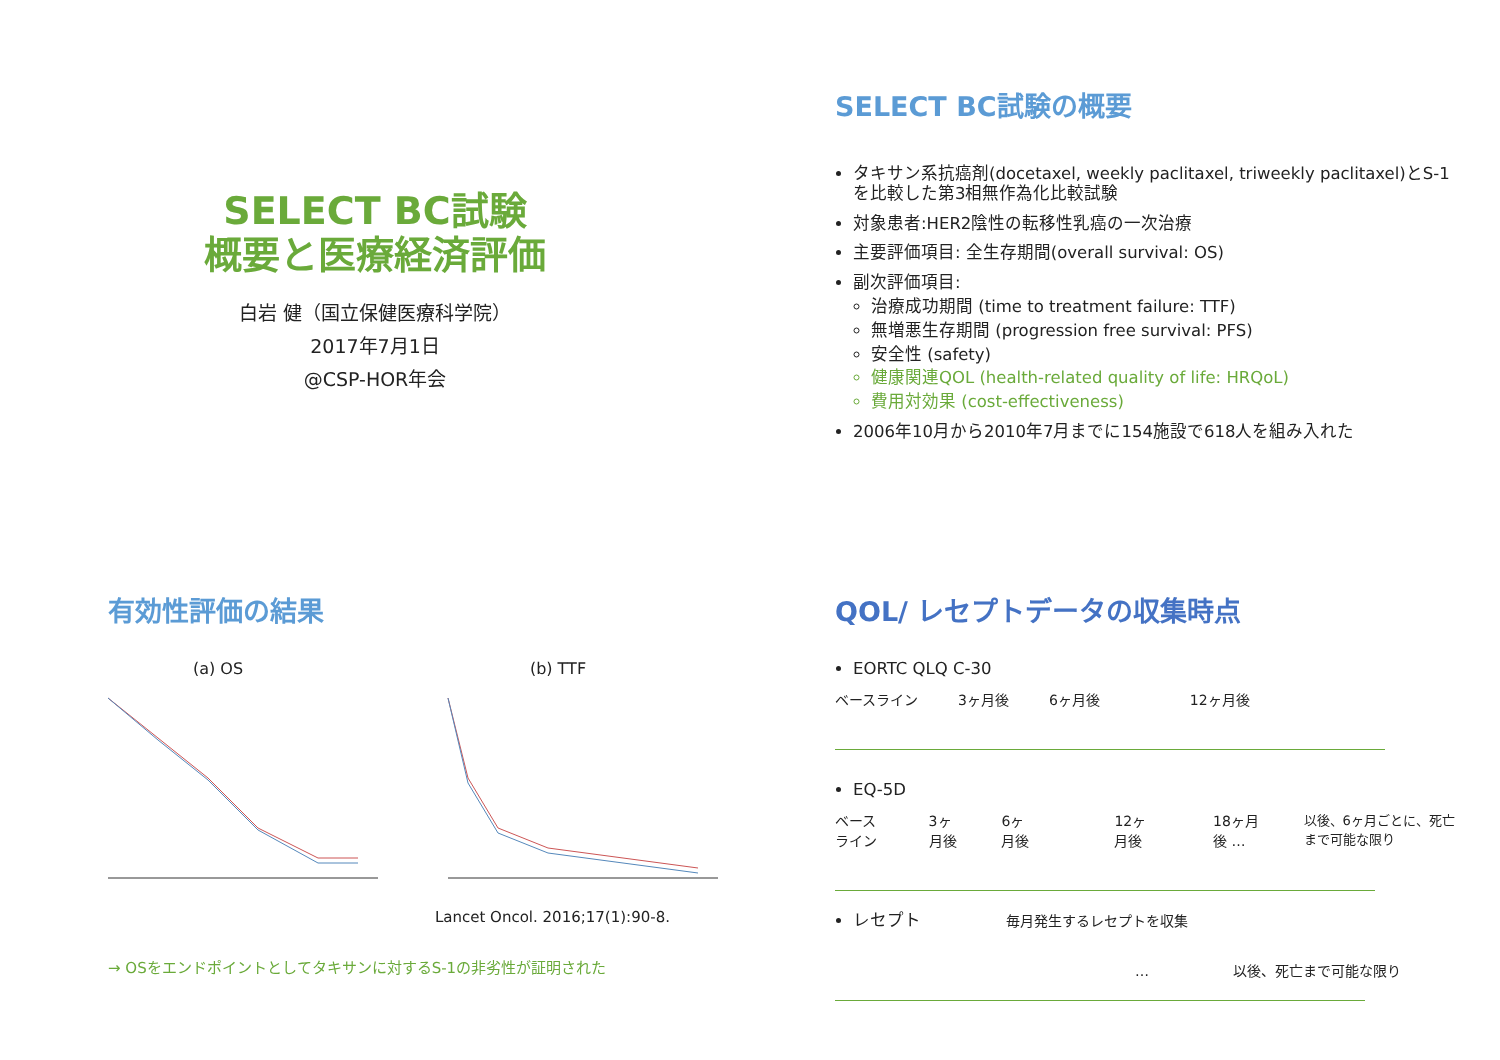SELECT BC試験
概要と医療経済評価
白岩 健（国立保健医療科学院）
2017年7月1日
@CSP-HOR年会
SELECT BC試験の概要
タキサン系抗癌剤(docetaxel, weekly paclitaxel, triweekly paclitaxel)とS-1を比較した第3相無作為化比較試験
対象患者:HER2陰性の転移性乳癌の一次治療
主要評価項目: 全生存期間(overall survival: OS)
副次評価項目:
治療成功期間 (time to treatment failure: TTF)
無増悪生存期間 (progression free survival: PFS)
安全性 (safety)
健康関連QOL (health-related quality of life: HRQoL)
費用対効果 (cost-effectiveness)
2006年10月から2010年7月までに154施設で618人を組み入れた
有効性評価の結果
(a) OS (b) TTF
Lancet Oncol. 2016;17(1):90-8.
→ OSをエンドポイントとしてタキサンに対するS-1の非劣性が証明された
QOL/ レセプトデータの収集時点
EORTC QLQ C-30
ベースライン 3ヶ月後 6ヶ月後 12ヶ月後
EQ-5D
ベースライン 3ヶ月後 6ヶ月後 12ヶ月後 18ヶ月後 … 以後、6ヶ月ごとに、死亡まで可能な限り
レセプト 毎月発生するレセプトを収集
… 以後、死亡まで可能な限り